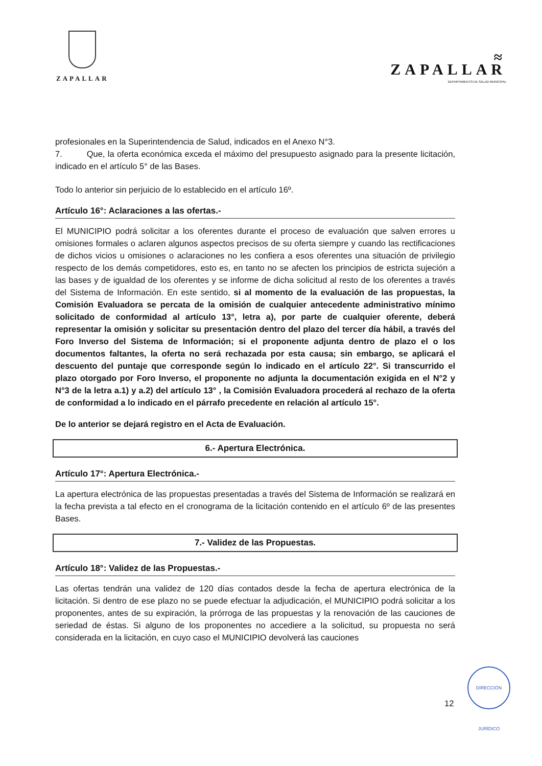ZAPALLAR
≈
ZAPALLAR
DEPARTAMENTO DE SALUD MUNICIPAL
profesionales en la Superintendencia de Salud, indicados en el Anexo N°3.
7. Que, la oferta económica exceda el máximo del presupuesto asignado para la presente licitación, indicado en el artículo 5° de las Bases.
Todo lo anterior sin perjuicio de lo establecido en el artículo 16º.
Artículo 16°: Aclaraciones a las ofertas.-
El MUNICIPIO podrá solicitar a los oferentes durante el proceso de evaluación que salven errores u omisiones formales o aclaren algunos aspectos precisos de su oferta siempre y cuando las rectificaciones de dichos vicios u omisiones o aclaraciones no les confiera a esos oferentes una situación de privilegio respecto de los demás competidores, esto es, en tanto no se afecten los principios de estricta sujeción a las bases y de igualdad de los oferentes y se informe de dicha solicitud al resto de los oferentes a través del Sistema de Información. En este sentido, si al momento de la evaluación de las propuestas, la Comisión Evaluadora se percata de la omisión de cualquier antecedente administrativo mínimo solicitado de conformidad al artículo 13°, letra a), por parte de cualquier oferente, deberá representar la omisión y solicitar su presentación dentro del plazo del tercer día hábil, a través del Foro Inverso del Sistema de Información; si el proponente adjunta dentro de plazo el o los documentos faltantes, la oferta no será rechazada por esta causa; sin embargo, se aplicará el descuento del puntaje que corresponde según lo indicado en el artículo 22°. Si transcurrido el plazo otorgado por Foro Inverso, el proponente no adjunta la documentación exigida en el N°2 y N°3 de la letra a.1) y a.2) del artículo 13° , la Comisión Evaluadora procederá al rechazo de la oferta de conformidad a lo indicado en el párrafo precedente en relación al artículo 15°.
De lo anterior se dejará registro en el Acta de Evaluación.
6.- Apertura Electrónica.
Artículo 17°: Apertura Electrónica.-
La apertura electrónica de las propuestas presentadas a través del Sistema de Información se realizará en la fecha prevista a tal efecto en el cronograma de la licitación contenido en el artículo 6º de las presentes Bases.
7.- Validez de las Propuestas.
Artículo 18°: Validez de las Propuestas.-
Las ofertas tendrán una validez de 120 días contados desde la fecha de apertura electrónica de la licitación. Si dentro de ese plazo no se puede efectuar la adjudicación, el MUNICIPIO podrá solicitar a los proponentes, antes de su expiración, la prórroga de las propuestas y la renovación de las cauciones de seriedad de éstas. Si alguno de los proponentes no accediere a la solicitud, su propuesta no será considerada en la licitación, en cuyo caso el MUNICIPIO devolverá las cauciones
12
DIRECCIÓN JURÍDICO